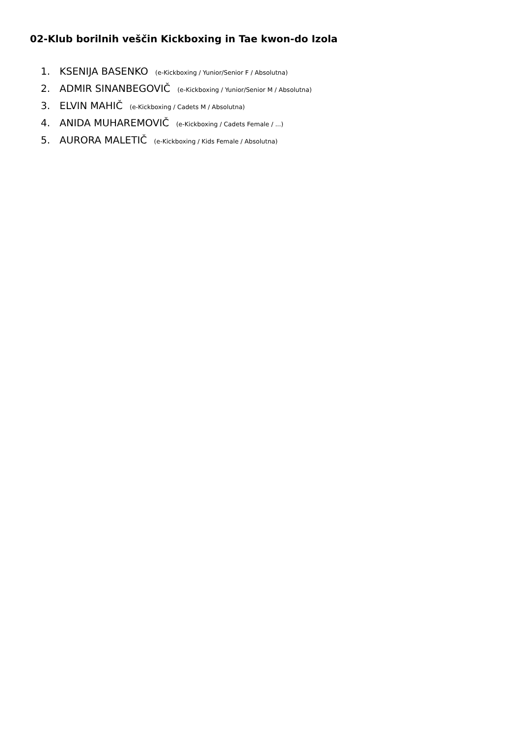02-Klub borilnih veščin Kickboxing in Tae kwon-do Izola
1. KSENIJA BASENKO (e-Kickboxing / Yunior/Senior F / Absolutna)
2. ADMIR SINANBEGOVIČ (e-Kickboxing / Yunior/Senior M / Absolutna)
3. ELVIN MAHIČ (e-Kickboxing / Cadets M / Absolutna)
4. ANIDA MUHAREMOVIČ (e-Kickboxing / Cadets Female / ...)
5. AURORA MALETIČ (e-Kickboxing / Kids Female / Absolutna)